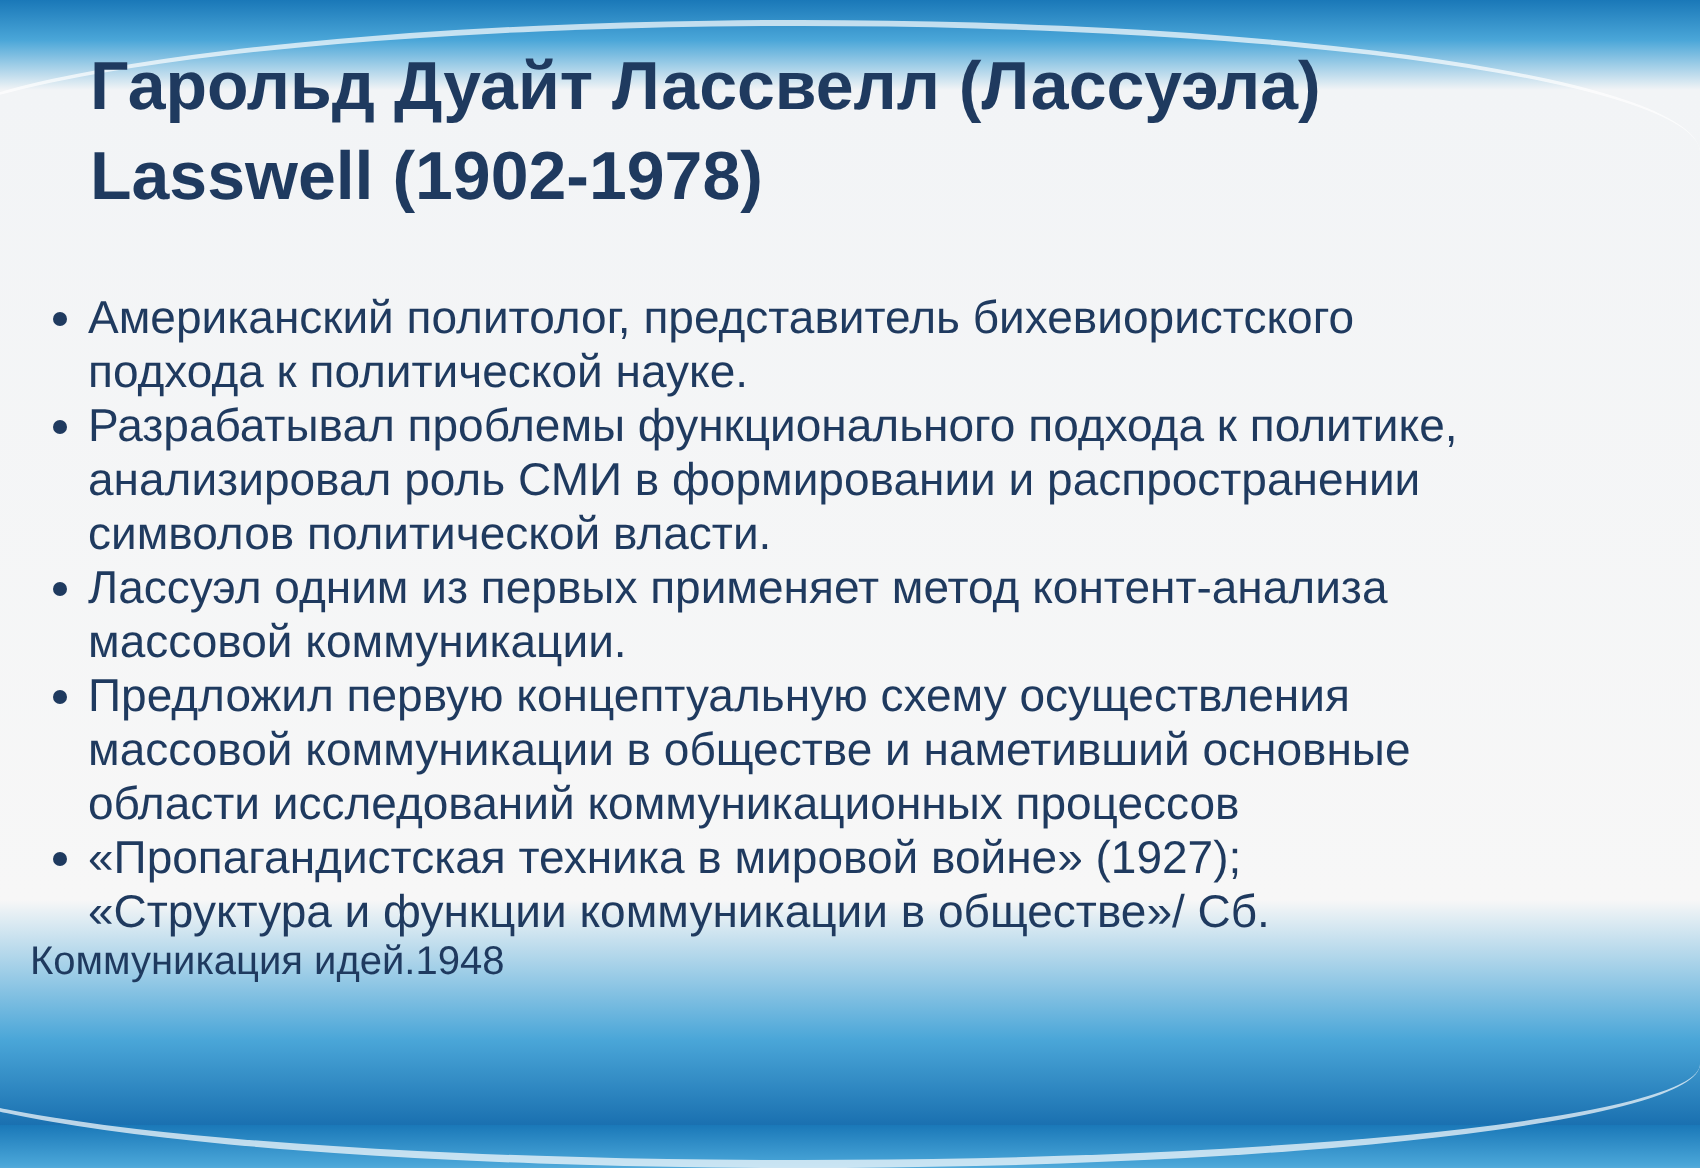Гарольд Дуайт Лассвелл (Лассуэла) Lasswell (1902-1978)
Американский политолог, представитель бихевиористского подхода к политической науке.
Разрабатывал проблемы функционального подхода к политике, анализировал роль СМИ в формировании и распространении символов политической власти.
Лассуэл одним из первых применяет метод контент-анализа массовой коммуникации.
Предложил первую концептуальную схему осуществления массовой коммуникации в обществе и наметивший основные области исследований коммуникационных процессов
«Пропагандистская техника в мировой войне» (1927); «Структура и функции коммуникации в обществе»/ Сб.
Коммуникация идей.1948